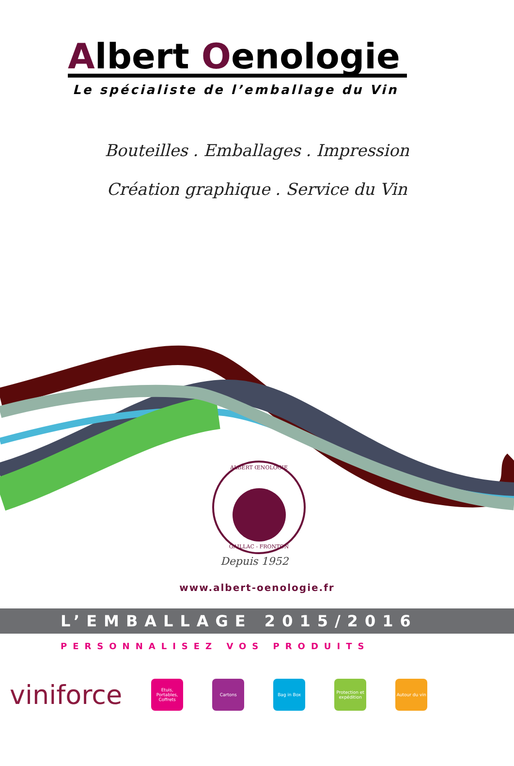Albert Oenologie
Le spécialiste de l’emballage du Vin
Bouteilles . Emballages . Impression
Création graphique . Service du Vin
ALBERT ŒNOLOGIE
GAILLAC - FRONTON
Depuis 1952
www.albert-oenologie.fr
L’EMBALLAGE 2015/2016
PERSONNALISEZ VOS PRODUITS
viniforce
Etuis, Portables, Coffrets
Cartons Bag in Box
Protection et expédition
Autour du vin